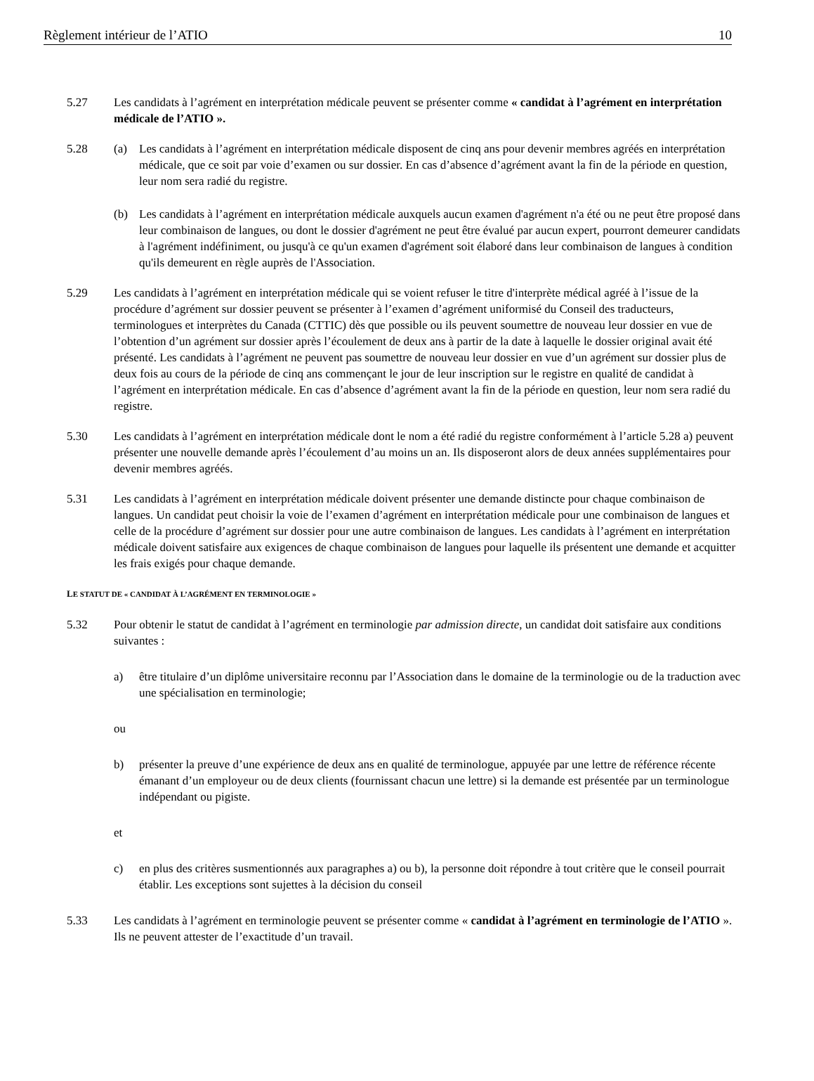Règlement intérieur de l’ATIO 10
5.27 Les candidats à l’agrément en interprétation médicale peuvent se présenter comme « candidat à l’agrément en interprétation médicale de l’ATIO ».
5.28 (a) Les candidats à l’agrément en interprétation médicale disposent de cinq ans pour devenir membres agréés en interprétation médicale, que ce soit par voie d’examen ou sur dossier. En cas d’absence d’agrément avant la fin de la période en question, leur nom sera radié du registre.
(b) Les candidats à l’agrément en interprétation médicale auxquels aucun examen d'agrément n'a été ou ne peut être proposé dans leur combinaison de langues, ou dont le dossier d'agrément ne peut être évalué par aucun expert, pourront demeurer candidats à l'agrément indéfiniment, ou jusqu'à ce qu'un examen d'agrément soit élaboré dans leur combinaison de langues à condition qu'ils demeurent en règle auprès de l'Association.
5.29 Les candidats à l’agrément en interprétation médicale qui se voient refuser le titre d'interprète médical agréé à l’issue de la procédure d’agrément sur dossier peuvent se présenter à l’examen d’agrément uniformisé du Conseil des traducteurs, terminologues et interprètes du Canada (CTTIC) dès que possible ou ils peuvent soumettre de nouveau leur dossier en vue de l’obtention d’un agrément sur dossier après l’écoulement de deux ans à partir de la date à laquelle le dossier original avait été présenté. Les candidats à l’agrément ne peuvent pas soumettre de nouveau leur dossier en vue d’un agrément sur dossier plus de deux fois au cours de la période de cinq ans commençant le jour de leur inscription sur le registre en qualité de candidat à l’agrément en interprétation médicale. En cas d’absence d’agrément avant la fin de la période en question, leur nom sera radié du registre.
5.30 Les candidats à l’agrément en interprétation médicale dont le nom a été radié du registre conformément à l’article 5.28 a) peuvent présenter une nouvelle demande après l’écoulement d’au moins un an. Ils disposeront alors de deux années supplémentaires pour devenir membres agréés.
5.31 Les candidats à l’agrément en interprétation médicale doivent présenter une demande distincte pour chaque combinaison de langues. Un candidat peut choisir la voie de l’examen d’agrément en interprétation médicale pour une combinaison de langues et celle de la procédure d’agrément sur dossier pour une autre combinaison de langues. Les candidats à l’agrément en interprétation médicale doivent satisfaire aux exigences de chaque combinaison de langues pour laquelle ils présentent une demande et acquitter les frais exigés pour chaque demande.
LE STATUT DE « CANDIDAT À L’AGRÉMENT EN TERMINOLOGIE »
5.32 Pour obtenir le statut de candidat à l’agrément en terminologie par admission directe, un candidat doit satisfaire aux conditions suivantes :
a) être titulaire d’un diplôme universitaire reconnu par l’Association dans le domaine de la terminologie ou de la traduction avec une spécialisation en terminologie;
ou
b) présenter la preuve d’une expérience de deux ans en qualité de terminologue, appuyée par une lettre de référence récente émanant d’un employeur ou de deux clients (fournissant chacun une lettre) si la demande est présentée par un terminologue indépendant ou pigiste.
et
c) en plus des critères susmentionnés aux paragraphes a) ou b), la personne doit répondre à tout critère que le conseil pourrait établir. Les exceptions sont sujettes à la décision du conseil
5.33 Les candidats à l’agrément en terminologie peuvent se présenter comme « candidat à l’agrément en terminologie de l’ATIO ». Ils ne peuvent attester de l’exactitude d’un travail.